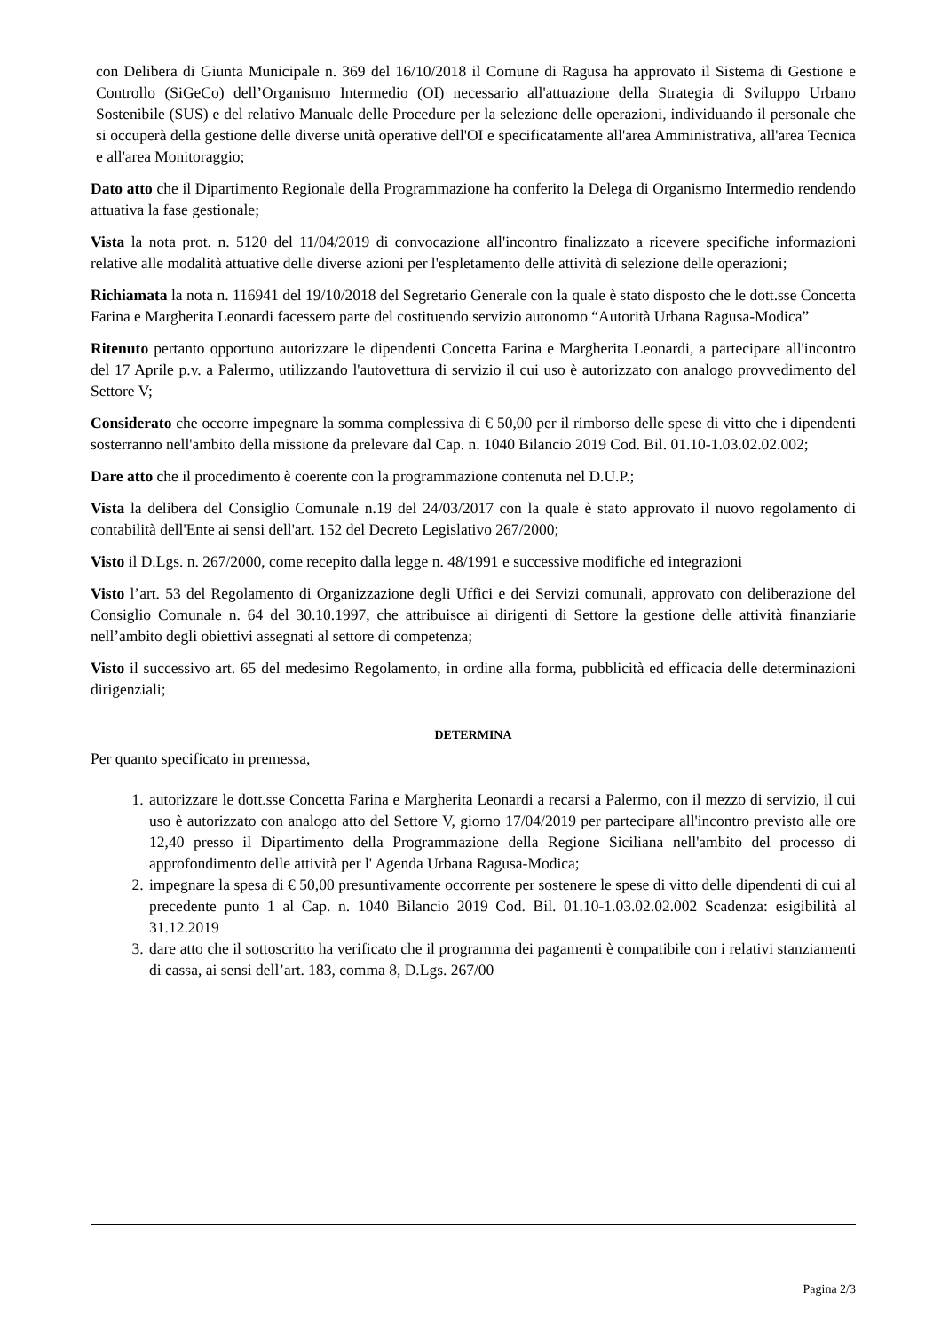con Delibera di Giunta Municipale n. 369 del 16/10/2018 il Comune di Ragusa ha approvato il Sistema di Gestione e Controllo (SiGeCo) dell’Organismo Intermedio (OI) necessario all'attuazione della Strategia di Sviluppo Urbano Sostenibile (SUS) e del relativo Manuale delle Procedure per la selezione delle operazioni, individuando il personale che si occuperà della gestione delle diverse unità operative dell'OI e specificatamente all'area Amministrativa, all'area Tecnica e all'area Monitoraggio;
Dato atto che il Dipartimento Regionale della Programmazione ha conferito la Delega di Organismo Intermedio rendendo attuativa la fase gestionale;
Vista la nota prot. n. 5120 del 11/04/2019 di convocazione all'incontro finalizzato a ricevere specifiche informazioni relative alle modalità attuative delle diverse azioni per l'espletamento delle attività di selezione delle operazioni;
Richiamata la nota n. 116941 del 19/10/2018 del Segretario Generale con la quale è stato disposto che le dott.sse Concetta Farina e Margherita Leonardi facessero parte del costituendo servizio autonomo “Autorità Urbana Ragusa-Modica”
Ritenuto pertanto opportuno autorizzare le dipendenti Concetta Farina e Margherita Leonardi, a partecipare all'incontro del 17 Aprile p.v. a Palermo, utilizzando l'autovettura di servizio il cui uso è autorizzato con analogo provvedimento del Settore V;
Considerato che occorre impegnare la somma complessiva di € 50,00 per il rimborso delle spese di vitto che i dipendenti sosterranno nell'ambito della missione da prelevare dal Cap. n. 1040 Bilancio 2019 Cod. Bil. 01.10-1.03.02.02.002;
Dare atto che il procedimento è coerente con la programmazione contenuta nel D.U.P.;
Vista la delibera del Consiglio Comunale n.19 del 24/03/2017 con la quale è stato approvato il nuovo regolamento di contabilità dell'Ente ai sensi dell'art. 152 del Decreto Legislativo 267/2000;
Visto il D.Lgs. n. 267/2000, come recepito dalla legge n. 48/1991 e successive modifiche ed integrazioni
Visto l’art. 53 del Regolamento di Organizzazione degli Uffici e dei Servizi comunali, approvato con deliberazione del Consiglio Comunale n. 64 del 30.10.1997, che attribuisce ai dirigenti di Settore la gestione delle attività finanziarie nell’ambito degli obiettivi assegnati al settore di competenza;
Visto il successivo art. 65 del medesimo Regolamento, in ordine alla forma, pubblicità ed efficacia delle determinazioni dirigenziali;
DETERMINA
Per quanto specificato in premessa,
1. autorizzare le dott.sse Concetta Farina e Margherita Leonardi a recarsi a Palermo, con il mezzo di servizio, il cui uso è autorizzato con analogo atto del Settore V, giorno 17/04/2019 per partecipare all'incontro previsto alle ore 12,40 presso il Dipartimento della Programmazione della Regione Siciliana nell'ambito del processo di approfondimento delle attività per l' Agenda Urbana Ragusa-Modica;
2. impegnare la spesa di € 50,00 presuntivamente occorrente per sostenere le spese di vitto delle dipendenti di cui al precedente punto 1 al Cap. n. 1040 Bilancio 2019 Cod. Bil. 01.10-1.03.02.02.002 Scadenza: esigibilità al 31.12.2019
3. dare atto che il sottoscritto ha verificato che il programma dei pagamenti è compatibile con i relativi stanziamenti di cassa, ai sensi dell’art. 183, comma 8, D.Lgs. 267/00
Pagina 2/3